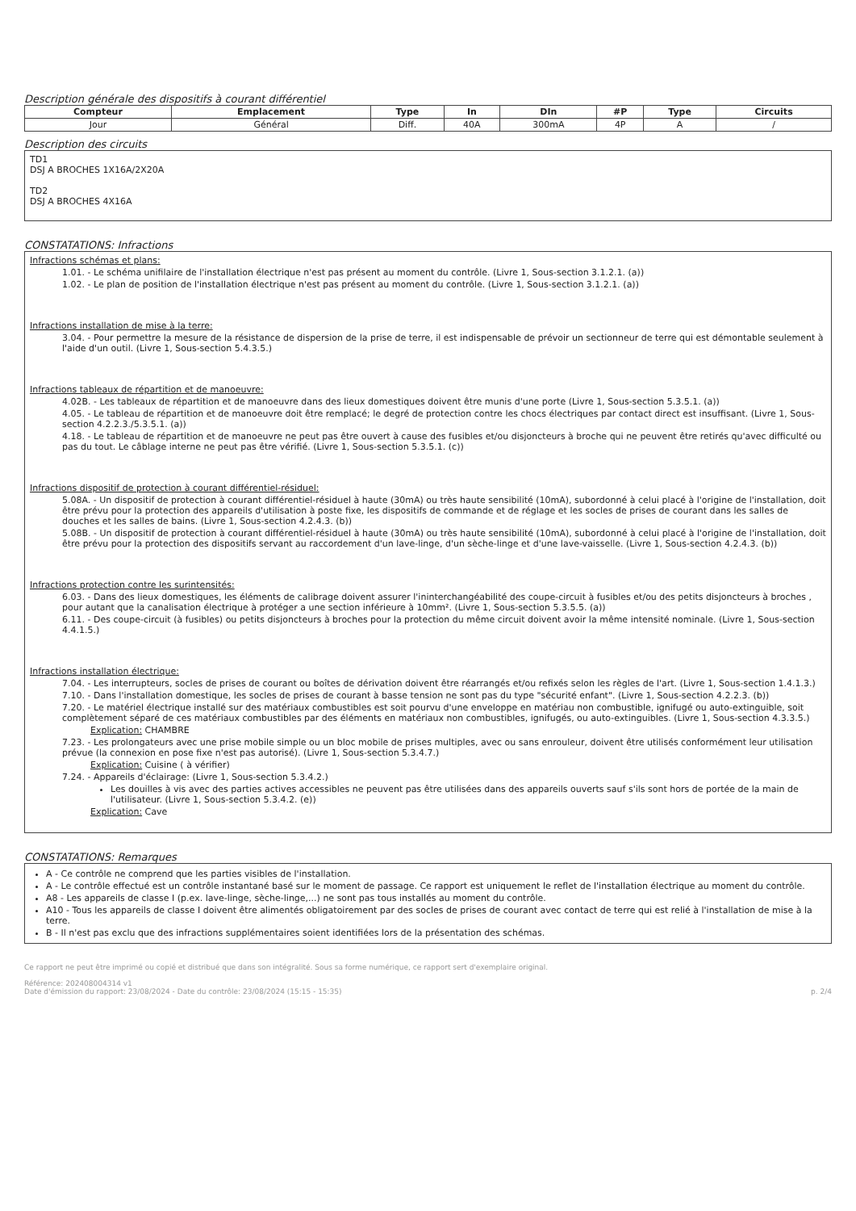Description générale des dispositifs à courant différentiel
| Compteur | Emplacement | Type | In | DIn | #P | Type | Circuits |
| --- | --- | --- | --- | --- | --- | --- | --- |
| Jour | Général | Diff. | 40A | 300mA | 4P | A | / |
Description des circuits
TD1
DSJ A BROCHES 1X16A/2X20A
TD2
DSJ A BROCHES 4X16A
CONSTATATIONS: Infractions
Infractions schémas et plans:
1.01. - Le schéma unifilaire de l'installation électrique n'est pas présent au moment du contrôle. (Livre 1, Sous-section 3.1.2.1. (a))
1.02. - Le plan de position de l'installation électrique n'est pas présent au moment du contrôle. (Livre 1, Sous-section 3.1.2.1. (a))
Infractions installation de mise à la terre:
3.04. - Pour permettre la mesure de la résistance de dispersion de la prise de terre, il est indispensable de prévoir un sectionneur de terre qui est démontable seulement à l'aide d'un outil. (Livre 1, Sous-section 5.4.3.5.)
Infractions tableaux de répartition et de manoeuvre:
4.02B. - Les tableaux de répartition et de manoeuvre dans des lieux domestiques doivent être munis d'une porte (Livre 1, Sous-section 5.3.5.1. (a))
4.05. - Le tableau de répartition et de manoeuvre doit être remplacé; le degré de protection contre les chocs électriques par contact direct est insuffisant. (Livre 1, Sous-section 4.2.2.3./5.3.5.1. (a))
4.18. - Le tableau de répartition et de manoeuvre ne peut pas être ouvert à cause des fusibles et/ou disjoncteurs à broche qui ne peuvent être retirés qu'avec difficulté ou pas du tout. Le câblage interne ne peut pas être vérifié. (Livre 1, Sous-section 5.3.5.1. (c))
Infractions dispositif de protection à courant différentiel-résiduel:
5.08A. - Un dispositif de protection à courant différentiel-résiduel à haute (30mA) ou très haute sensibilité (10mA), subordonné à celui placé à l'origine de l'installation, doit être prévu pour la protection des appareils d'utilisation à poste fixe, les dispositifs de commande et de réglage et les socles de prises de courant dans les salles de douches et les salles de bains. (Livre 1, Sous-section 4.2.4.3. (b))
5.08B. - Un dispositif de protection à courant différentiel-résiduel à haute (30mA) ou très haute sensibilité (10mA), subordonné à celui placé à l'origine de l'installation, doit être prévu pour la protection des dispositifs servant au raccordement d'un lave-linge, d'un sèche-linge et d'une lave-vaisselle. (Livre 1, Sous-section 4.2.4.3. (b))
Infractions protection contre les surintensités:
6.03. - Dans des lieux domestiques, les éléments de calibrage doivent assurer l'ininterchangéabilité des coupe-circuit à fusibles et/ou des petits disjoncteurs à broches , pour autant que la canalisation électrique à protéger a une section inférieure à 10mm². (Livre 1, Sous-section 5.3.5.5. (a))
6.11. - Des coupe-circuit (à fusibles) ou petits disjoncteurs à broches pour la protection du même circuit doivent avoir la même intensité nominale. (Livre 1, Sous-section 4.4.1.5.)
Infractions installation électrique:
7.04. - Les interrupteurs, socles de prises de courant ou boîtes de dérivation doivent être réarrangés et/ou refixés selon les règles de l'art. (Livre 1, Sous-section 1.4.1.3.)
7.10. - Dans l'installation domestique, les socles de prises de courant à basse tension ne sont pas du type "sécurité enfant". (Livre 1, Sous-section 4.2.2.3. (b))
7.20. - Le matériel électrique installé sur des matériaux combustibles est soit pourvu d'une enveloppe en matériau non combustible, ignifugé ou auto-extinguible, soit complètement séparé de ces matériaux combustibles par des éléments en matériaux non combustibles, ignifugés, ou auto-extinguibles. (Livre 1, Sous-section 4.3.3.5.)
Explication: CHAMBRE
7.23. - Les prolongateurs avec une prise mobile simple ou un bloc mobile de prises multiples, avec ou sans enrouleur, doivent être utilisés conformément leur utilisation prévue (la connexion en pose fixe n'est pas autorisé). (Livre 1, Sous-section 5.3.4.7.)
Explication: Cuisine ( à vérifier)
7.24. - Appareils d'éclairage: (Livre 1, Sous-section 5.3.4.2.)
Les douilles à vis avec des parties actives accessibles ne peuvent pas être utilisées dans des appareils ouverts sauf s'ils sont hors de portée de la main de l'utilisateur. (Livre 1, Sous-section 5.3.4.2. (e))
Explication: Cave
CONSTATATIONS: Remarques
A - Ce contrôle ne comprend que les parties visibles de l'installation.
A - Le contrôle effectué est un contrôle instantané basé sur le moment de passage. Ce rapport est uniquement le reflet de l'installation électrique au moment du contrôle.
A8 - Les appareils de classe I (p.ex. lave-linge, sèche-linge,...) ne sont pas tous installés au moment du contrôle.
A10 - Tous les appareils de classe I doivent être alimentés obligatoirement par des socles de prises de courant avec contact de terre qui est relié à l'installation de mise à la terre.
B - Il n'est pas exclu que des infractions supplémentaires soient identifiées lors de la présentation des schémas.
Ce rapport ne peut être imprimé ou copié et distribué que dans son intégralité. Sous sa forme numérique, ce rapport sert d'exemplaire original.
Référence: 202408004314 v1
Date d'émission du rapport: 23/08/2024 - Date du contrôle: 23/08/2024 (15:15 - 15:35) p. 2/4